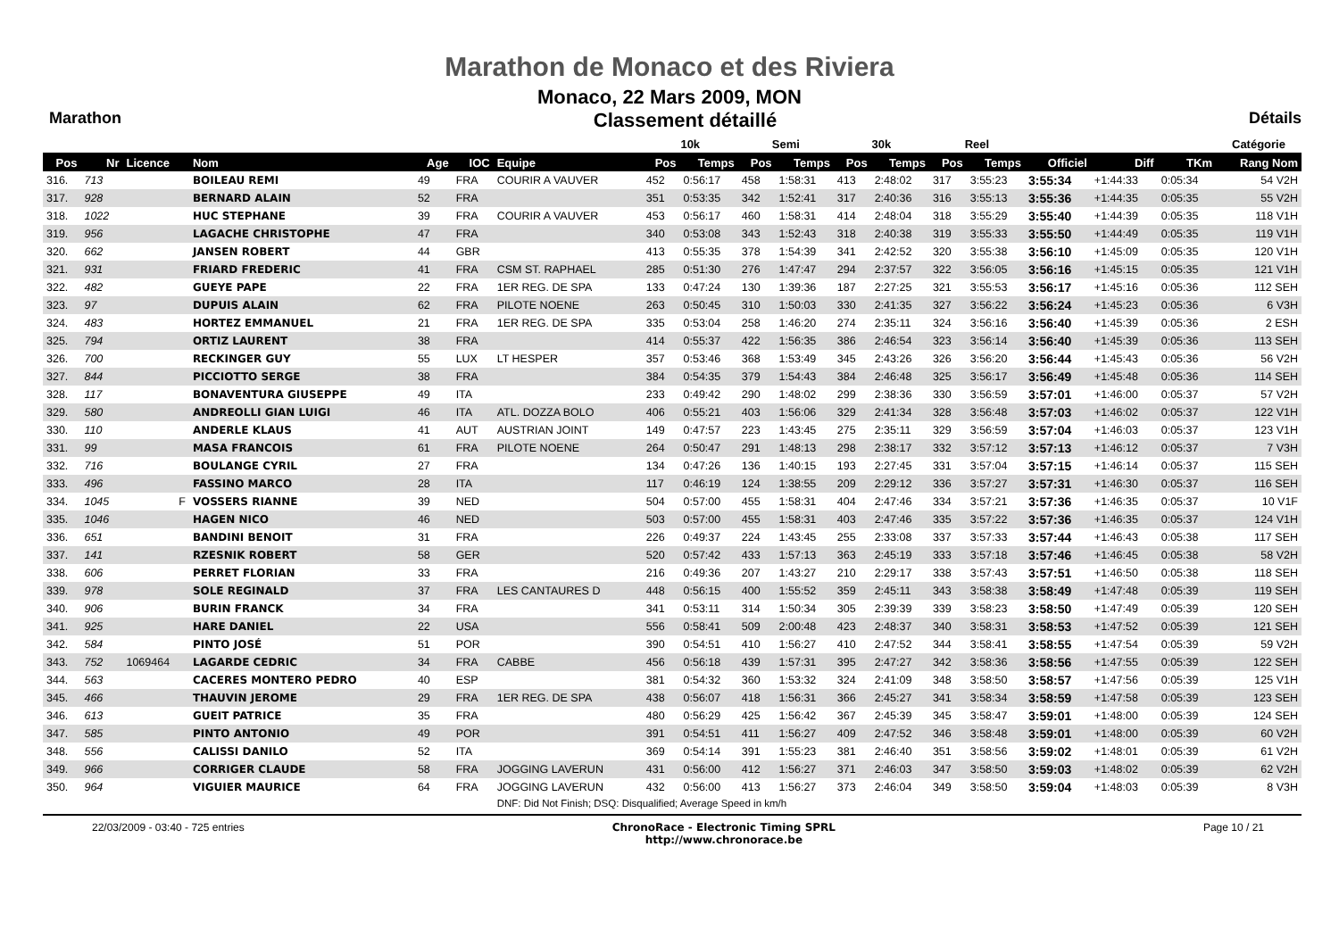Marathon de Monaco et des Riviera
Monaco, 22 Mars 2009, MON
Marathon Classement détaillé Détails
| | | | | | | | 10k | | Semi | | 30k | | Reel | | | | | Catégorie |
| --- | --- | --- | --- | --- | --- | --- | --- | --- | --- | --- | --- | --- | --- | --- | --- | --- | --- | --- |
| Pos | Nr | Licence | Nom | Age | IOC | Equipe | Pos | Temps | Pos | Temps | Pos | Temps | Pos | Temps | Officiel | Diff | TKm | Rang Nom |
| 316. | 713 | | BOILEAU REMI | 49 | FRA | COURIR A VAUVER | 452 | 0:56:17 | 458 | 1:58:31 | 413 | 2:48:02 | 317 | 3:55:23 | 3:55:34 | +1:44:33 | 0:05:34 | 54 V2H |
| 317. | 928 | | BERNARD ALAIN | 52 | FRA | | 351 | 0:53:35 | 342 | 1:52:41 | 317 | 2:40:36 | 316 | 3:55:13 | 3:55:36 | +1:44:35 | 0:05:35 | 55 V2H |
| 318. | 1022 | | HUC STEPHANE | 39 | FRA | COURIR A VAUVER | 453 | 0:56:17 | 460 | 1:58:31 | 414 | 2:48:04 | 318 | 3:55:29 | 3:55:40 | +1:44:39 | 0:05:35 | 118 V1H |
| 319. | 956 | | LAGACHE CHRISTOPHE | 47 | FRA | | 340 | 0:53:08 | 343 | 1:52:43 | 318 | 2:40:38 | 319 | 3:55:33 | 3:55:50 | +1:44:49 | 0:05:35 | 119 V1H |
| 320. | 662 | | JANSEN ROBERT | 44 | GBR | | 413 | 0:55:35 | 378 | 1:54:39 | 341 | 2:42:52 | 320 | 3:55:38 | 3:56:10 | +1:45:09 | 0:05:35 | 120 V1H |
| 321. | 931 | | FRIARD FREDERIC | 41 | FRA | CSM ST. RAPHAEL | 285 | 0:51:30 | 276 | 1:47:47 | 294 | 2:37:57 | 322 | 3:56:05 | 3:56:16 | +1:45:15 | 0:05:35 | 121 V1H |
| 322. | 482 | | GUEYE PAPE | 22 | FRA | 1ER REG. DE SPA | 133 | 0:47:24 | 130 | 1:39:36 | 187 | 2:27:25 | 321 | 3:55:53 | 3:56:17 | +1:45:16 | 0:05:36 | 112 SEH |
| 323. | 97 | | DUPUIS ALAIN | 62 | FRA | PILOTE NOENE | 263 | 0:50:45 | 310 | 1:50:03 | 330 | 2:41:35 | 327 | 3:56:22 | 3:56:24 | +1:45:23 | 0:05:36 | 6 V3H |
| 324. | 483 | | HORTEZ EMMANUEL | 21 | FRA | 1ER REG. DE SPA | 335 | 0:53:04 | 258 | 1:46:20 | 274 | 2:35:11 | 324 | 3:56:16 | 3:56:40 | +1:45:39 | 0:05:36 | 2 ESH |
| 325. | 794 | | ORTIZ LAURENT | 38 | FRA | | 414 | 0:55:37 | 422 | 1:56:35 | 386 | 2:46:54 | 323 | 3:56:14 | 3:56:40 | +1:45:39 | 0:05:36 | 113 SEH |
| 326. | 700 | | RECKINGER GUY | 55 | LUX | LT HESPER | 357 | 0:53:46 | 368 | 1:53:49 | 345 | 2:43:26 | 326 | 3:56:20 | 3:56:44 | +1:45:43 | 0:05:36 | 56 V2H |
| 327. | 844 | | PICCIOTTO SERGE | 38 | FRA | | 384 | 0:54:35 | 379 | 1:54:43 | 384 | 2:46:48 | 325 | 3:56:17 | 3:56:49 | +1:45:48 | 0:05:36 | 114 SEH |
| 328. | 117 | | BONAVENTURA GIUSEPPE | 49 | ITA | | 233 | 0:49:42 | 290 | 1:48:02 | 299 | 2:38:36 | 330 | 3:56:59 | 3:57:01 | +1:46:00 | 0:05:37 | 57 V2H |
| 329. | 580 | | ANDREOLLI GIAN LUIGI | 46 | ITA | ATL. DOZZA BOLO | 406 | 0:55:21 | 403 | 1:56:06 | 329 | 2:41:34 | 328 | 3:56:48 | 3:57:03 | +1:46:02 | 0:05:37 | 122 V1H |
| 330. | 110 | | ANDERLE KLAUS | 41 | AUT | AUSTRIAN JOINT | 149 | 0:47:57 | 223 | 1:43:45 | 275 | 2:35:11 | 329 | 3:56:59 | 3:57:04 | +1:46:03 | 0:05:37 | 123 V1H |
| 331. | 99 | | MASA FRANCOIS | 61 | FRA | PILOTE NOENE | 264 | 0:50:47 | 291 | 1:48:13 | 298 | 2:38:17 | 332 | 3:57:12 | 3:57:13 | +1:46:12 | 0:05:37 | 7 V3H |
| 332. | 716 | | BOULANGE CYRIL | 27 | FRA | | 134 | 0:47:26 | 136 | 1:40:15 | 193 | 2:27:45 | 331 | 3:57:04 | 3:57:15 | +1:46:14 | 0:05:37 | 115 SEH |
| 333. | 496 | | FASSINO MARCO | 28 | ITA | | 117 | 0:46:19 | 124 | 1:38:55 | 209 | 2:29:12 | 336 | 3:57:27 | 3:57:31 | +1:46:30 | 0:05:37 | 116 SEH |
| 334. | 1045 | F | VOSSERS RIANNE | 39 | NED | | 504 | 0:57:00 | 455 | 1:58:31 | 404 | 2:47:46 | 334 | 3:57:21 | 3:57:36 | +1:46:35 | 0:05:37 | 10 V1F |
| 335. | 1046 | | HAGEN NICO | 46 | NED | | 503 | 0:57:00 | 455 | 1:58:31 | 403 | 2:47:46 | 335 | 3:57:22 | 3:57:36 | +1:46:35 | 0:05:37 | 124 V1H |
| 336. | 651 | | BANDINI BENOIT | 31 | FRA | | 226 | 0:49:37 | 224 | 1:43:45 | 255 | 2:33:08 | 337 | 3:57:33 | 3:57:44 | +1:46:43 | 0:05:38 | 117 SEH |
| 337. | 141 | | RZESNIK ROBERT | 58 | GER | | 520 | 0:57:42 | 433 | 1:57:13 | 363 | 2:45:19 | 333 | 3:57:18 | 3:57:46 | +1:46:45 | 0:05:38 | 58 V2H |
| 338. | 606 | | PERRET FLORIAN | 33 | FRA | | 216 | 0:49:36 | 207 | 1:43:27 | 210 | 2:29:17 | 338 | 3:57:43 | 3:57:51 | +1:46:50 | 0:05:38 | 118 SEH |
| 339. | 978 | | SOLE REGINALD | 37 | FRA | LES CANTAURES D | 448 | 0:56:15 | 400 | 1:55:52 | 359 | 2:45:11 | 343 | 3:58:38 | 3:58:49 | +1:47:48 | 0:05:39 | 119 SEH |
| 340. | 906 | | BURIN FRANCK | 34 | FRA | | 341 | 0:53:11 | 314 | 1:50:34 | 305 | 2:39:39 | 339 | 3:58:23 | 3:58:50 | +1:47:49 | 0:05:39 | 120 SEH |
| 341. | 925 | | HARE DANIEL | 22 | USA | | 556 | 0:58:41 | 509 | 2:00:48 | 423 | 2:48:37 | 340 | 3:58:31 | 3:58:53 | +1:47:52 | 0:05:39 | 121 SEH |
| 342. | 584 | | PINTO JOSÉ | 51 | POR | | 390 | 0:54:51 | 410 | 1:56:27 | 410 | 2:47:52 | 344 | 3:58:41 | 3:58:55 | +1:47:54 | 0:05:39 | 59 V2H |
| 343. | 752 | 1069464 | LAGARDE CEDRIC | 34 | FRA | CABBE | 456 | 0:56:18 | 439 | 1:57:31 | 395 | 2:47:27 | 342 | 3:58:36 | 3:58:56 | +1:47:55 | 0:05:39 | 122 SEH |
| 344. | 563 | | CACERES MONTERO PEDRO | 40 | ESP | | 381 | 0:54:32 | 360 | 1:53:32 | 324 | 2:41:09 | 348 | 3:58:50 | 3:58:57 | +1:47:56 | 0:05:39 | 125 V1H |
| 345. | 466 | | THAUVIN JEROME | 29 | FRA | 1ER REG. DE SPA | 438 | 0:56:07 | 418 | 1:56:31 | 366 | 2:45:27 | 341 | 3:58:34 | 3:58:59 | +1:47:58 | 0:05:39 | 123 SEH |
| 346. | 613 | | GUEIT PATRICE | 35 | FRA | | 480 | 0:56:29 | 425 | 1:56:42 | 367 | 2:45:39 | 345 | 3:58:47 | 3:59:01 | +1:48:00 | 0:05:39 | 124 SEH |
| 347. | 585 | | PINTO ANTONIO | 49 | POR | | 391 | 0:54:51 | 411 | 1:56:27 | 409 | 2:47:52 | 346 | 3:58:48 | 3:59:01 | +1:48:00 | 0:05:39 | 60 V2H |
| 348. | 556 | | CALISSI DANILO | 52 | ITA | | 369 | 0:54:14 | 391 | 1:55:23 | 381 | 2:46:40 | 351 | 3:58:56 | 3:59:02 | +1:48:01 | 0:05:39 | 61 V2H |
| 349. | 966 | | CORRIGER CLAUDE | 58 | FRA | JOGGING LAVERUN | 431 | 0:56:00 | 412 | 1:56:27 | 371 | 2:46:03 | 347 | 3:58:50 | 3:59:03 | +1:48:02 | 0:05:39 | 62 V2H |
| 350. | 964 | | VIGUIER MAURICE | 64 | FRA | JOGGING LAVERUN | 432 | 0:56:00 | 413 | 1:56:27 | 373 | 2:46:04 | 349 | 3:58:50 | 3:59:04 | +1:48:03 | 0:05:39 | 8 V3H |
| | | | | | | DNF: Did Not Finish; DSQ: Disqualified; Average Speed in km/h | | | | | | | | | | | | |
22/03/2009 - 03:40 - 725 entries ChronoRace - Electronic Timing SPRL
http://www.chronorace.be Page 10 / 21